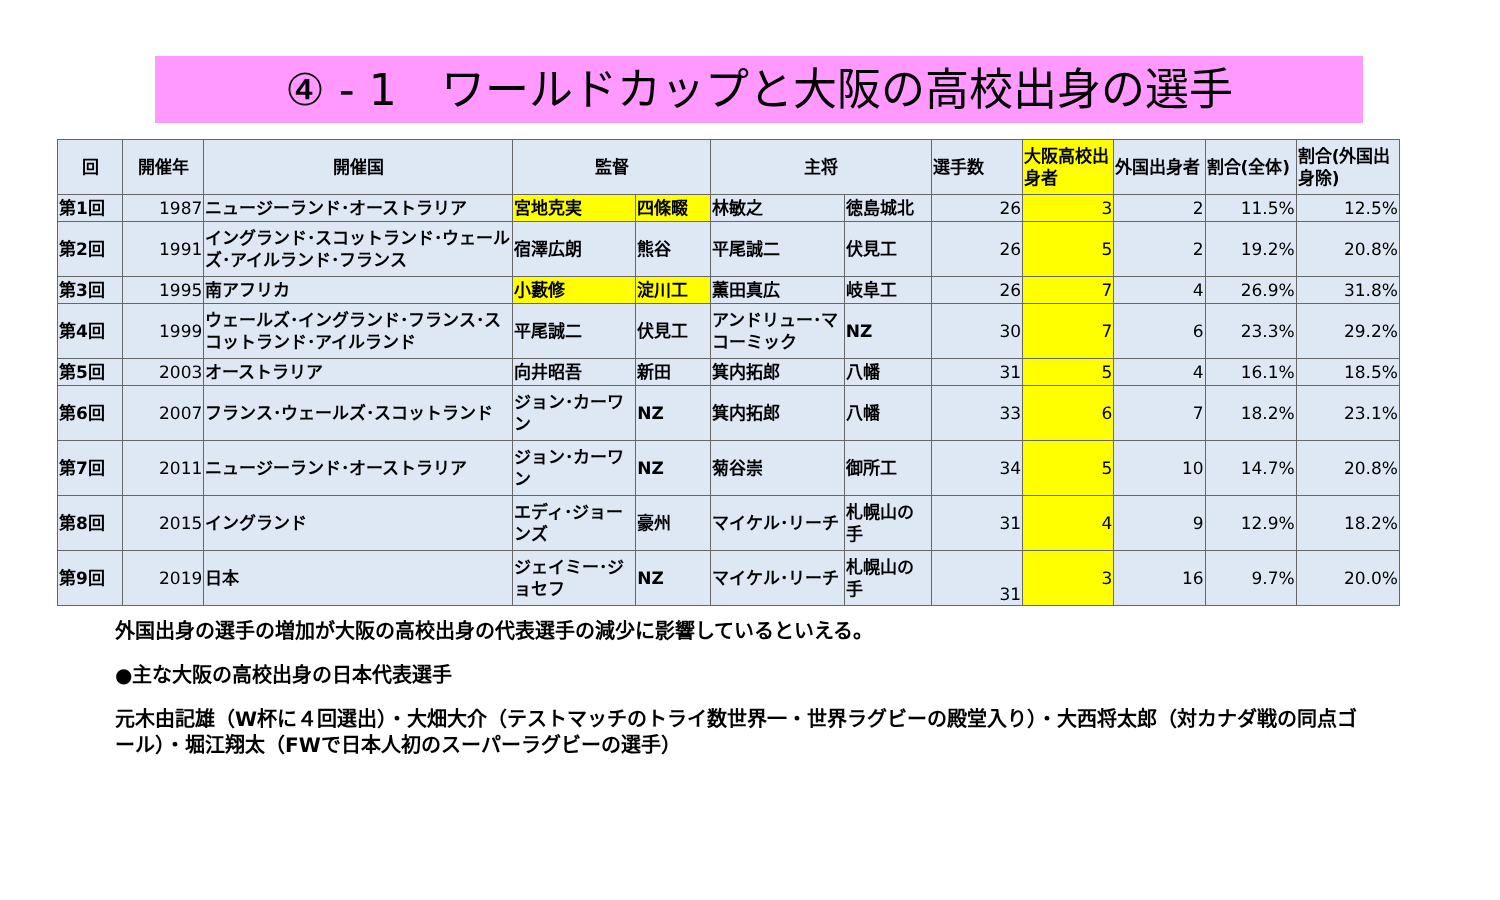④ - 1　ワールドカップと大阪の高校出身の選手
| 回 | 開催年 | 開催国 | 監督 | | 主将 | | 選手数 | 大阪高校出身者 | 外国出身者 | 割合(全体) | 割合(外国出身除) |
| --- | --- | --- | --- | --- | --- | --- | --- | --- | --- | --- | --- |
| 第1回 | 1987 | ニュージーランド･オーストラリア | 宮地克実 | 四條畷 | 林敏之 | 徳島城北 | 26 | 3 | 2 | 11.5% | 12.5% |
| 第2回 | 1991 | イングランド･スコットランド･ウェールズ･アイルランド･フランス | 宿澤広朗 | 熊谷 | 平尾誠二 | 伏見工 | 26 | 5 | 2 | 19.2% | 20.8% |
| 第3回 | 1995 | 南アフリカ | 小藪修 | 淀川工 | 薫田真広 | 岐阜工 | 26 | 7 | 4 | 26.9% | 31.8% |
| 第4回 | 1999 | ウェールズ･イングランド･フランス･スコットランド･アイルランド | 平尾誠二 | 伏見工 | アンドリュー･マコーミック | NZ | 30 | 7 | 6 | 23.3% | 29.2% |
| 第5回 | 2003 | オーストラリア | 向井昭吾 | 新田 | 箕内拓郎 | 八幡 | 31 | 5 | 4 | 16.1% | 18.5% |
| 第6回 | 2007 | フランス･ウェールズ･スコットランド | ジョン･カーワン | NZ | 箕内拓郎 | 八幡 | 33 | 6 | 7 | 18.2% | 23.1% |
| 第7回 | 2011 | ニュージーランド･オーストラリア | ジョン･カーワン | NZ | 菊谷崇 | 御所工 | 34 | 5 | 10 | 14.7% | 20.8% |
| 第8回 | 2015 | イングランド | エディ･ジョーンズ | 豪州 | マイケル･リーチ | 札幌山の手 | 31 | 4 | 9 | 12.9% | 18.2% |
| 第9回 | 2019 | 日本 | ジェイミー･ジョセフ | NZ | マイケル･リーチ | 札幌山の手 | 31 | 3 | 16 | 9.7% | 20.0% |
外国出身の選手の増加が大阪の高校出身の代表選手の減少に影響しているといえる。
●主な大阪の高校出身の日本代表選手
元木由記雄（W杯に４回選出）・大畑大介（テストマッチのトライ数世界一・世界ラグビーの殿堂入り）・大西将太郎（対カナダ戦の同点ゴール）・堀江翔太（FWで日本人初のスーパーラグビーの選手）